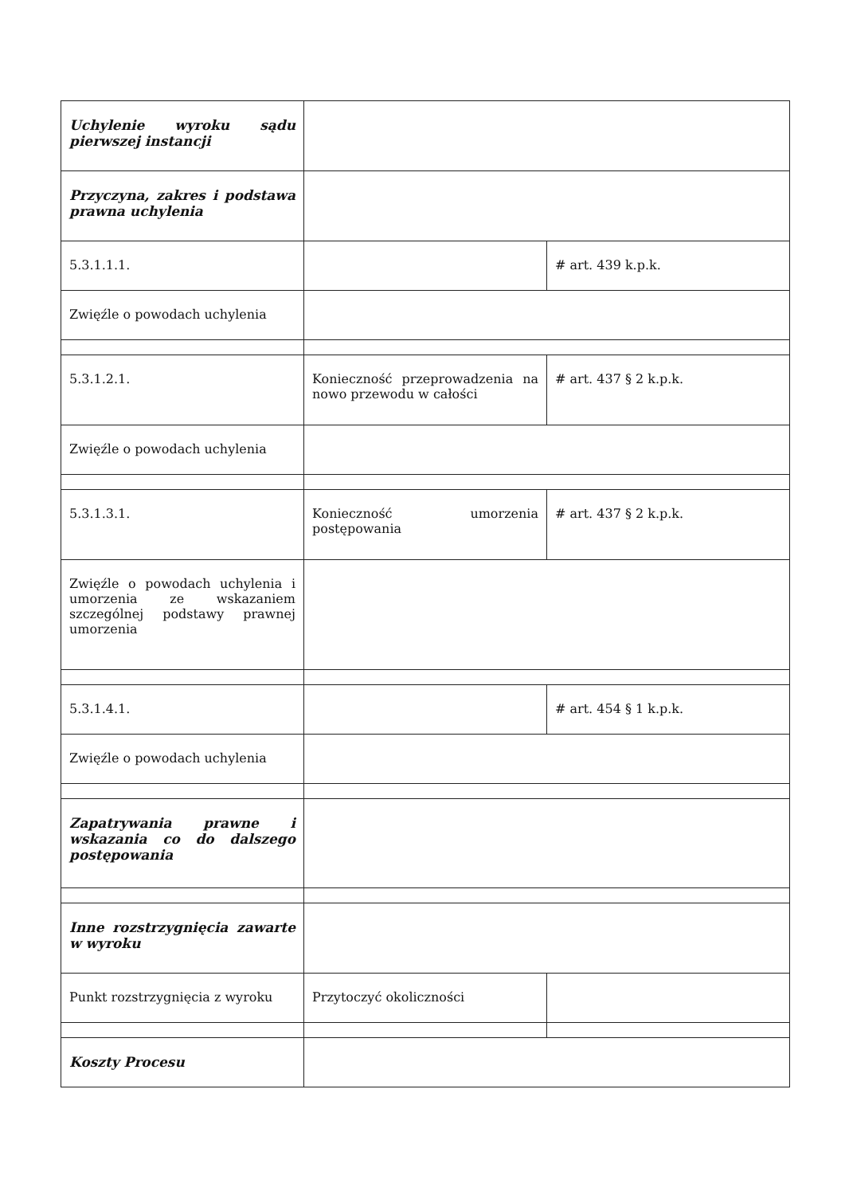| Uchylenie wyroku sądu pierwszej instancji | | |
| Przyczyna, zakres i podstawa prawna uchylenia | | |
| 5.3.1.1.1. | | # art. 439 k.p.k. |
| Zwięźle o powodach uchylenia | | |
| 5.3.1.2.1. | Konieczność przeprowadzenia na nowo przewodu w całości | # art. 437 § 2 k.p.k. |
| Zwięźle o powodach uchylenia | | |
| 5.3.1.3.1. | Konieczność umorzenia postępowania | # art. 437 § 2 k.p.k. |
| Zwięźle o powodach uchylenia i umorzenia ze wskazaniem szczególnej podstawy prawnej umorzenia | | |
| 5.3.1.4.1. | | # art. 454 § 1 k.p.k. |
| Zwięźle o powodach uchylenia | | |
| Zapatrywania prawne i wskazania co do dalszego postępowania | | |
| Inne rozstrzygnięcia zawarte w wyroku | | |
| Punkt rozstrzygnięcia z wyroku | Przytoczyć okoliczności | |
| Koszty Procesu | | |